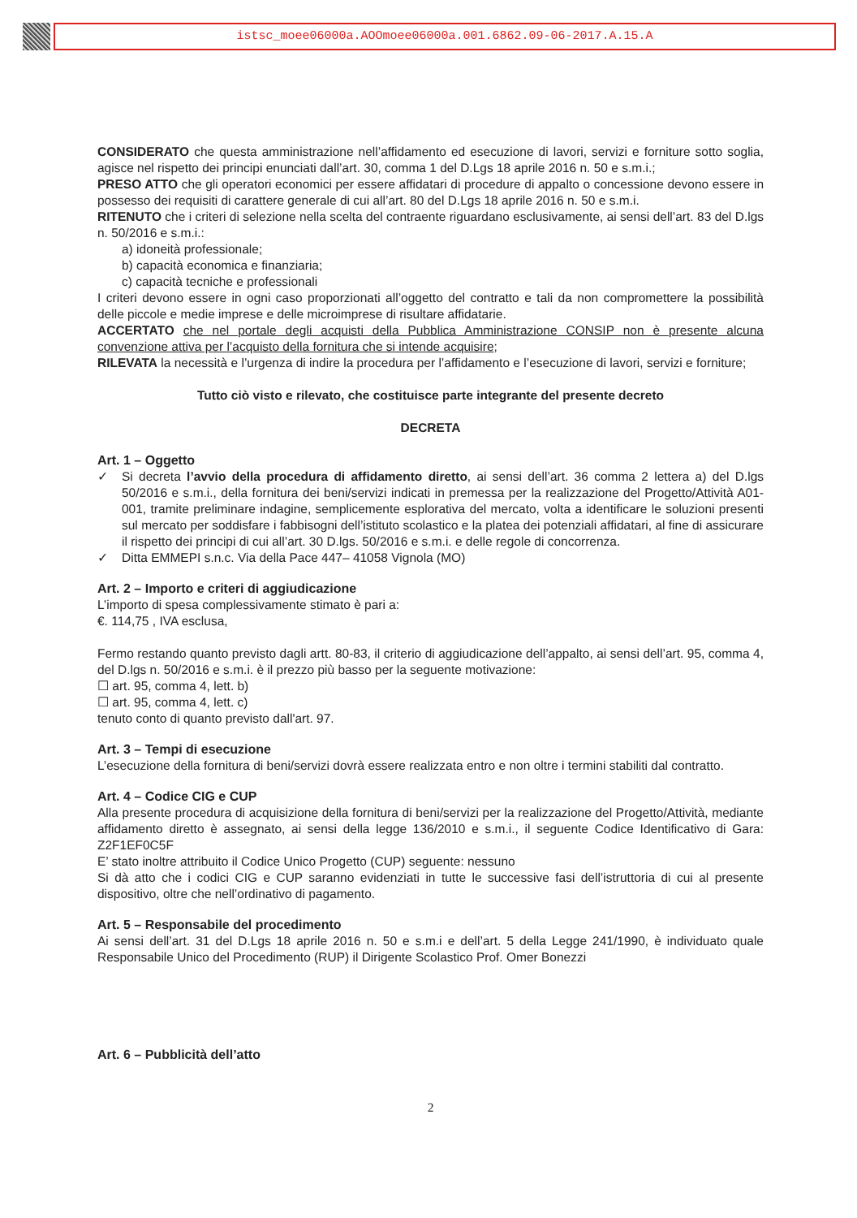istsc_moee06000a.AOOmoee06000a.001.6862.09-06-2017.A.15.A
CONSIDERATO che questa amministrazione nell’affidamento ed esecuzione di lavori, servizi e forniture sotto soglia, agisce nel rispetto dei principi enunciati dall’art. 30, comma 1 del D.Lgs 18 aprile 2016 n. 50 e s.m.i.;
PRESO ATTO che gli operatori economici per essere affidatari di procedure di appalto o concessione devono essere in possesso dei requisiti di carattere generale di cui all’art. 80 del D.Lgs 18 aprile 2016 n. 50 e s.m.i.
RITENUTO che i criteri di selezione nella scelta del contraente riguardano esclusivamente, ai sensi dell’art. 83 del D.lgs n. 50/2016 e s.m.i.:
a) idoneità professionale;
b) capacità economica e finanziaria;
c) capacità tecniche e professionali
I criteri devono essere in ogni caso proporzionati all’oggetto del contratto e tali da non compromettere la possibilità delle piccole e medie imprese e delle microimprese di risultare affidatarie.
ACCERTATO che nel portale degli acquisti della Pubblica Amministrazione CONSIP non è presente alcuna convenzione attiva per l’acquisto della fornitura che si intende acquisire;
RILEVATA la necessità e l’urgenza di indire la procedura per l’affidamento e l’esecuzione di lavori, servizi e forniture;
Tutto ciò visto e rilevato, che costituisce parte integrante del presente decreto
DECRETA
Art. 1 – Oggetto
✓ Si decreta l’avvio della procedura di affidamento diretto, ai sensi dell’art. 36 comma 2 lettera a) del D.lgs 50/2016 e s.m.i., della fornitura dei beni/servizi indicati in premessa per la realizzazione del Progetto/Attività A01-001, tramite preliminare indagine, semplicemente esplorativa del mercato, volta a identificare le soluzioni presenti sul mercato per soddisfare i fabbisogni dell’istituto scolastico e la platea dei potenziali affidatari, al fine di assicurare il rispetto dei principi di cui all’art. 30 D.lgs. 50/2016 e s.m.i. e delle regole di concorrenza.
✓ Ditta EMMEPI s.n.c. Via della Pace 447– 41058 Vignola (MO)
Art. 2 – Importo e criteri di aggiudicazione
L’importo di spesa complessivamente stimato è pari a:
€. 114,75 , IVA esclusa,
Fermo restando quanto previsto dagli artt. 80-83, il criterio di aggiudicazione dell’appalto, ai sensi dell’art. 95, comma 4, del D.lgs n. 50/2016 e s.m.i. è il prezzo più basso per la seguente motivazione:
☐ art. 95, comma 4, lett. b)
☐ art. 95, comma 4, lett. c)
tenuto conto di quanto previsto dall'art. 97.
Art. 3 – Tempi di esecuzione
L’esecuzione della fornitura di beni/servizi dovrà essere realizzata entro e non oltre i termini stabiliti dal contratto.
Art. 4 – Codice CIG e CUP
Alla presente procedura di acquisizione della fornitura di beni/servizi per la realizzazione del Progetto/Attività, mediante affidamento diretto è assegnato, ai sensi della legge 136/2010 e s.m.i., il seguente Codice Identificativo di Gara: Z2F1EF0C5F
E’ stato inoltre attribuito il Codice Unico Progetto (CUP) seguente: nessuno
Si dà atto che i codici CIG e CUP saranno evidenziati in tutte le successive fasi dell’istruttoria di cui al presente dispositivo, oltre che nell’ordinativo di pagamento.
Art. 5 – Responsabile del procedimento
Ai sensi dell’art. 31 del D.Lgs 18 aprile 2016 n. 50 e s.m.i e dell’art. 5 della Legge 241/1990, è individuato quale Responsabile Unico del Procedimento (RUP) il Dirigente Scolastico Prof. Omer Bonezzi
Art. 6 – Pubblicità dell’atto
2